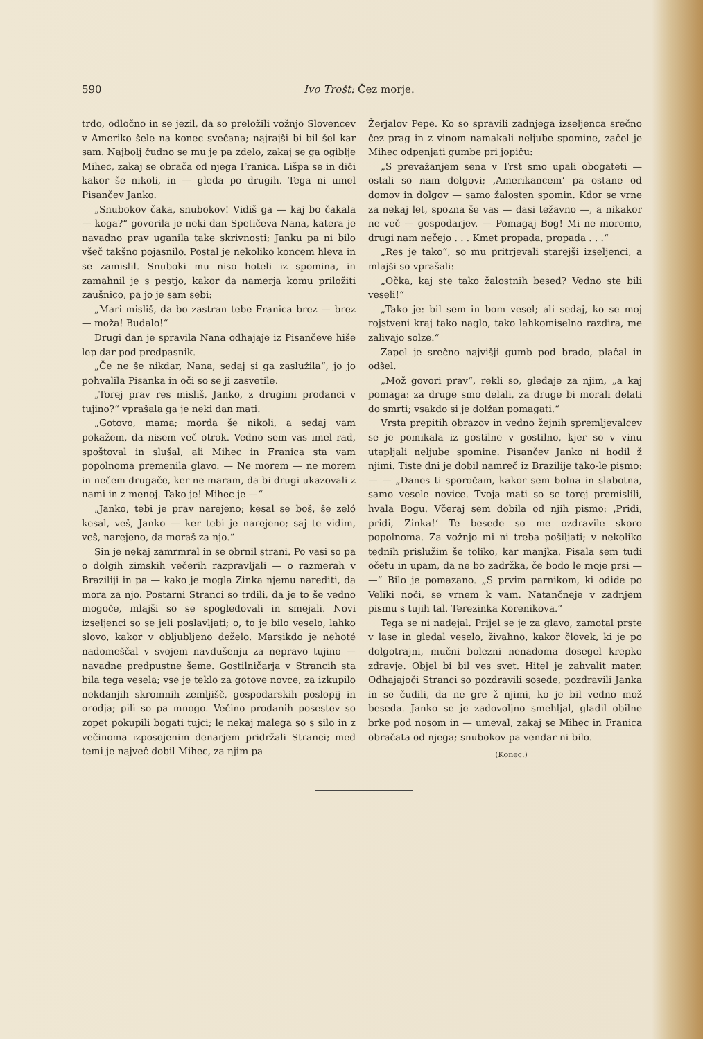590 Ivo Trošt: Čez morje.
trdo, odločno in se jezil, da so preložili vožnjo Slovencev v Ameriko šele na konec svečana; najrajši bi bil šel kar sam. Najbolj čudno se mu je pa zdelo, zakaj se ga ogiblje Mihec, zakaj se obrača od njega Franica. Lišpa se in diči kakor še nikoli, in — gleda po drugih. Tega ni umel Pisančev Janko.
„Snubokov čaka, snubokov! Vidiš ga — kaj bo čakala — koga?“ govorila je neki dan Spetičeva Nana, katera je navadno prav uganila take skrivnosti; Janku pa ni bilo všeč takšno pojasnilo. Postal je nekoliko koncem hleva in se zamislil. Snuboki mu niso hoteli iz spomina, in zamahnil je s pestjo, kakor da namerja komu priložiti zaušnico, pa jo je sam sebi:
„Mari misliš, da bo zastran tebe Franica brez — brez — moža! Budalo!“
Drugi dan je spravila Nana odhajaje iz Pisančeve hiše lep dar pod predpasnik.
„Če ne še nikdar, Nana, sedaj si ga zaslužila“, jo jo pohvalila Pisanka in oči so se ji zasvetile.
„Torej prav res misliš, Janko, z drugimi prodanci v tujino?“ vprašala ga je neki dan mati.
„Gotovo, mama; morda še nikoli, a sedaj vam pokažem, da nisem več otrok. Vedno sem vas imel rad, spoštoval in slušal, ali Mihec in Franica sta vam popolnoma premenila glavo. — Ne morem — ne morem in nečem drugače, ker ne maram, da bi drugi ukazovali z nami in z menoj. Tako je! Mihec je —“
„Janko, tebi je prav narejeno; kesal se boš, še zeló kesal, veš, Janko — ker tebi je narejeno; saj te vidim, veš, narejeno, da moraš za njo.“
Sin je nekaj zamrmral in se obrnil strani. Po vasi so pa o dolgih zimskih večerih razpravljali — o razmerah v Braziliji in pa — kako je mogla Zinka njemu narediti, da mora za njo. Postarni Stranci so trdili, da je to še vedno mogoče, mlajši so se spogledovali in smejali. Novi izseljenci so se jeli poslavljati; o, to je bilo veselo, lahko slovo, kakor v obljubljeno deželo. Marsikdo je nehoté nadomeščal v svojem navdušenju za nepravo tujino — navadne predpustne šeme. Gostilničarja v Strancih sta bila tega vesela; vse je teklo za gotove novce, za izkupilo nekdanjih skromnih zemljišč, gospodarskih poslopij in orodja; pili so pa mnogo. Večino prodanih posestev so zopet pokupili bogati tujci; le nekaj malega so s silo in z večinoma izposojenim denarjem pridržali Stranci; med temi je največ dobil Mihec, za njim pa
Žerjalov Pepe. Ko so spravili zadnjega izseljenca srečno čez prag in z vinom namakali neljube spomine, začel je Mihec odpenjati gumbe pri jopiču:
„S prevažanjem sena v Trst smo upali obogateti — ostali so nam dolgovi; ‚Amerikancem‘ pa ostane od domov in dolgov — samo žalosten spomin. Kdor se vrne za nekaj let, spozna še vas — dasi težavno —, a nikakor ne več — gospodarjev. — Pomagaj Bog! Mi ne moremo, drugi nam nečejo . . . Kmet propada, propada . . .“
„Res je tako“, so mu pritrjevali starejši izseljenci, a mlajši so vprašali:
„Očka, kaj ste tako žalostnih besed? Vedno ste bili veseli!“
„Tako je: bil sem in bom vesel; ali sedaj, ko se moj rojstveni kraj tako naglo, tako lahkomiselno razdira, me zalivajo solze.“
Zapel je srečno najvišji gumb pod brado, plačal in odšel.
„Mož govori prav“, rekli so, gledaje za njim, „a kaj pomaga: za druge smo delali, za druge bi morali delati do smrti; vsakdo si je dolžan pomagati.“
Vrsta prepitih obrazov in vedno žejnih spremljevalcev se je pomikala iz gostilne v gostilno, kjer so v vinu utapljali neljube spomine. Pisančev Janko ni hodil ž njimi. Tiste dni je dobil namreč iz Brazilije tako-le pismo: — — „Danes ti sporočam, kakor sem bolna in slabotna, samo vesele novice. Tvoja mati so se torej premislili, hvala Bogu. Včeraj sem dobila od njih pismo: ‚Pridi, pridi, Zinka!‘ Te besede so me ozdravile skoro popolnoma. Za vožnjo mi ni treba pošiljati; v nekoliko tednih prislužim še toliko, kar manjka. Pisala sem tudi očetu in upam, da ne bo zadržka, če bodo le moje prsi — —“ Bilo je pomazano. „S prvim parnikom, ki odide po Veliki noči, se vrnem k vam. Natančneje v zadnjem pismu s tujih tal. Terezinka Korenikova.“
Tega se ni nadejal. Prijel se je za glavo, zamotal prste v lase in gledal veselo, živahno, kakor človek, ki je po dolgotrajni, mučni bolezni nenadoma dosegel krepko zdravje. Objel bi bil ves svet. Hitel je zahvalit mater. Odhajajoči Stranci so pozdravili sosede, pozdravili Janka in se čudili, da ne gre ž njimi, ko je bil vedno mož beseda. Janko se je zadovoljno smehljal, gladil obilne brke pod nosom in — umeval, zakaj se Mihec in Franica obračata od njega; snubokov pa vendar ni bilo.
(Konec.)